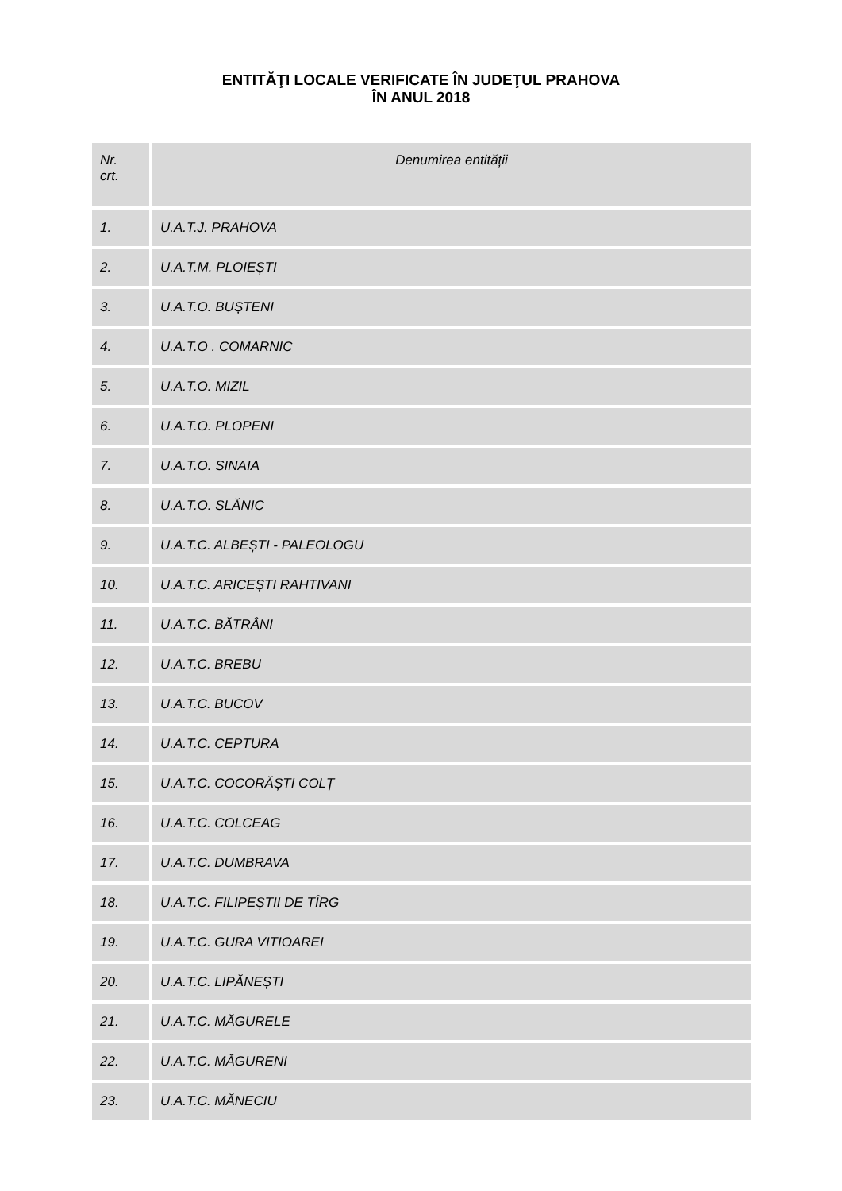ENTITĂŢI LOCALE VERIFICATE ÎN JUDEŢUL PRAHOVA
ÎN ANUL 2018
| Nr. crt. | Denumirea entității |
| --- | --- |
| 1. | U.A.T.J. PRAHOVA |
| 2. | U.A.T.M. PLOIEȘTI |
| 3. | U.A.T.O. BUȘTENI |
| 4. | U.A.T.O . COMARNIC |
| 5. | U.A.T.O. MIZIL |
| 6. | U.A.T.O. PLOPENI |
| 7. | U.A.T.O. SINAIA |
| 8. | U.A.T.O. SLĂNIC |
| 9. | U.A.T.C. ALBEȘTI - PALEOLOGU |
| 10. | U.A.T.C. ARICEȘTI RAHTIVANI |
| 11. | U.A.T.C. BĂTRÂNI |
| 12. | U.A.T.C. BREBU |
| 13. | U.A.T.C. BUCOV |
| 14. | U.A.T.C. CEPTURA |
| 15. | U.A.T.C. COCORĂȘTI COLȚ |
| 16. | U.A.T.C. COLCEAG |
| 17. | U.A.T.C. DUMBRAVA |
| 18. | U.A.T.C. FILIPEȘTII DE TÎRG |
| 19. | U.A.T.C. GURA VITIOAREI |
| 20. | U.A.T.C. LIPĂNEȘTI |
| 21. | U.A.T.C. MĂGURELE |
| 22. | U.A.T.C. MĂGURENI |
| 23. | U.A.T.C. MĂNECIU |